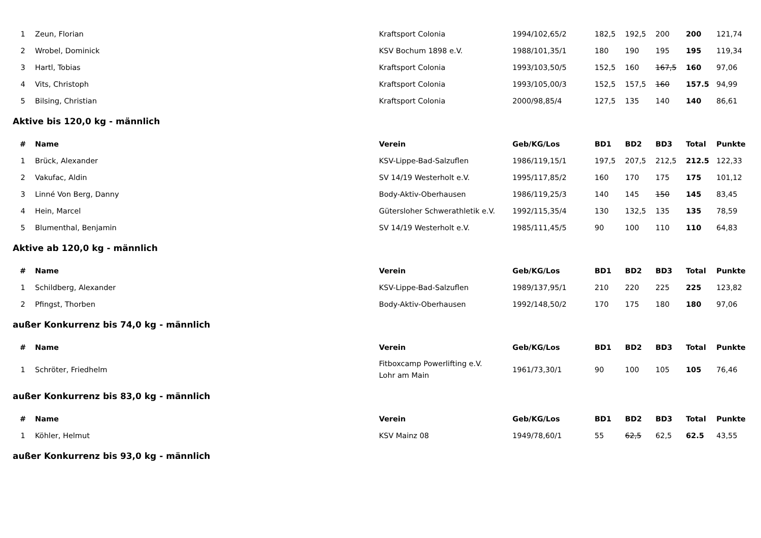| 1 | Zeun, Florian | Kraftsport Colonia | 1994/102,65/2 | 182,5 | 192,5 | 200 | 200 | 121,74 |
| 2 | Wrobel, Dominick | KSV Bochum 1898 e.V. | 1988/101,35/1 | 180 | 190 | 195 | 195 | 119,34 |
| 3 | Hartl, Tobias | Kraftsport Colonia | 1993/103,50/5 | 152,5 | 160 | 167,5 | 160 | 97,06 |
| 4 | Vits, Christoph | Kraftsport Colonia | 1993/105,00/3 | 152,5 | 157,5 | 160 | 157.5 | 94,99 |
| 5 | Bilsing, Christian | Kraftsport Colonia | 2000/98,85/4 | 127,5 | 135 | 140 | 140 | 86,61 |
Aktive bis 120,0 kg - männlich
| # | Name | Verein | Geb/KG/Los | BD1 | BD2 | BD3 | Total | Punkte |
| --- | --- | --- | --- | --- | --- | --- | --- | --- |
| 1 | Brück, Alexander | KSV-Lippe-Bad-Salzuflen | 1986/119,15/1 | 197,5 | 207,5 | 212,5 | 212.5 | 122,33 |
| 2 | Vakufac, Aldin | SV 14/19 Westerholt e.V. | 1995/117,85/2 | 160 | 170 | 175 | 175 | 101,12 |
| 3 | Linné Von Berg, Danny | Body-Aktiv-Oberhausen | 1986/119,25/3 | 140 | 145 | 150 | 145 | 83,45 |
| 4 | Hein, Marcel | Gütersloher Schwerathletik e.V. | 1992/115,35/4 | 130 | 132,5 | 135 | 135 | 78,59 |
| 5 | Blumenthal, Benjamin | SV 14/19 Westerholt e.V. | 1985/111,45/5 | 90 | 100 | 110 | 110 | 64,83 |
Aktive ab 120,0 kg - männlich
| # | Name | Verein | Geb/KG/Los | BD1 | BD2 | BD3 | Total | Punkte |
| --- | --- | --- | --- | --- | --- | --- | --- | --- |
| 1 | Schildberg, Alexander | KSV-Lippe-Bad-Salzuflen | 1989/137,95/1 | 210 | 220 | 225 | 225 | 123,82 |
| 2 | Pfingst, Thorben | Body-Aktiv-Oberhausen | 1992/148,50/2 | 170 | 175 | 180 | 180 | 97,06 |
außer Konkurrenz bis 74,0 kg - männlich
| # | Name | Verein | Geb/KG/Los | BD1 | BD2 | BD3 | Total | Punkte |
| --- | --- | --- | --- | --- | --- | --- | --- | --- |
| 1 | Schröter, Friedhelm | Fitboxcamp Powerlifting e.V. Lohr am Main | 1961/73,30/1 | 90 | 100 | 105 | 105 | 76,46 |
außer Konkurrenz bis 83,0 kg - männlich
| # | Name | Verein | Geb/KG/Los | BD1 | BD2 | BD3 | Total | Punkte |
| --- | --- | --- | --- | --- | --- | --- | --- | --- |
| 1 | Köhler, Helmut | KSV Mainz 08 | 1949/78,60/1 | 55 | 62,5 | 62,5 | 62.5 | 43,55 |
außer Konkurrenz bis 93,0 kg - männlich